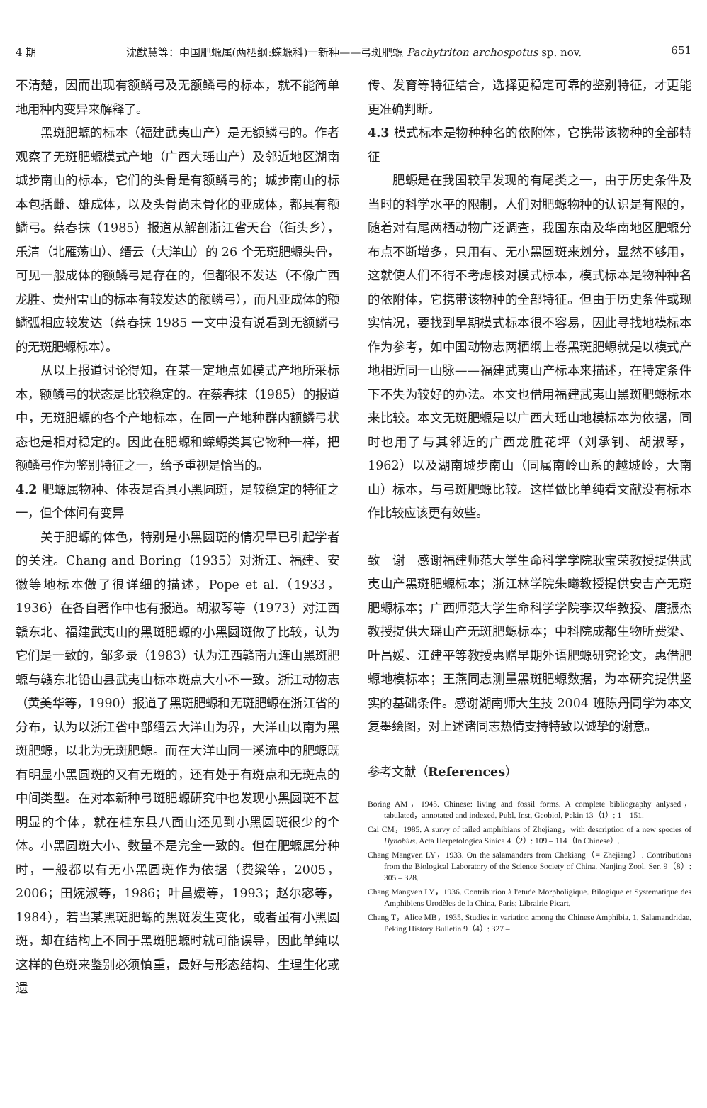4 期 沈猷慧等：中国肥螈属(两栖纲:蝾螈科)一新种——弓斑肥螈 Pachytriton archospotus sp. nov. 651
不清楚，因而出现有额鳞弓及无额鳞弓的标本，就不能简单地用种内变异来解释了。
黑斑肥螈的标本（福建武夷山产）是无额鳞弓的。作者观察了无斑肥螈模式产地（广西大瑶山产）及邻近地区湖南城步南山的标本，它们的头骨是有额鳞弓的；城步南山的标本包括雌、雄成体，以及头骨尚未骨化的亚成体，都具有额鳞弓。蔡春抹（1985）报道从解剖浙江省天台（街头乡），乐清（北雁荡山）、缙云（大洋山）的 26 个无斑肥螈头骨，可见一般成体的额鳞弓是存在的，但都很不发达（不像广西龙胜、贵州雷山的标本有较发达的额鳞弓），而凡亚成体的额鳞弧相应较发达（蔡春抹 1985 一文中没有说看到无额鳞弓的无斑肥螈标本）。
从以上报道讨论得知，在某一定地点如模式产地所采标本，额鳞弓的状态是比较稳定的。在蔡春抹（1985）的报道中，无斑肥螈的各个产地标本，在同一产地种群内额鳞弓状态也是相对稳定的。因此在肥螈和蝾螈类其它物种一样，把额鳞弓作为鉴别特征之一，给予重视是恰当的。
4.2 肥螈属物种、体表是否具小黑圆斑，是较稳定的特征之一，但个体间有变异
关于肥螈的体色，特别是小黑圆斑的情况早已引起学者的关注。Chang and Boring（1935）对浙江、福建、安徽等地标本做了很详细的描述，Pope et al.（1933，1936）在各自著作中也有报道。胡淑琴等（1973）对江西赣东北、福建武夷山的黑斑肥螈的小黑圆斑做了比较，认为它们是一致的，邹多录（1983）认为江西赣南九连山黑斑肥螈与赣东北铅山县武夷山标本斑点大小不一致。浙江动物志（黄美华等，1990）报道了黑斑肥螈和无斑肥螈在浙江省的分布，认为以浙江省中部缙云大洋山为界，大洋山以南为黑斑肥螈，以北为无斑肥螈。而在大洋山同一溪流中的肥螈既有明显小黑圆斑的又有无斑的，还有处于有斑点和无斑点的中间类型。在对本新种弓斑肥螈研究中也发现小黑圆斑不甚明显的个体，就在桂东县八面山还见到小黑圆斑很少的个体。小黑圆斑大小、数量不是完全一致的。但在肥螈属分种时，一般都以有无小黑圆斑作为依据（费梁等，2005，2006；田婉淑等，1986；叶昌媛等，1993；赵尔宓等，1984），若当某黑斑肥螈的黑斑发生变化，或者虽有小黑圆斑，却在结构上不同于黑斑肥螈时就可能误导，因此单纯以这样的色斑来鉴别必须慎重，最好与形态结构、生理生化或遗
传、发育等特征结合，选择更稳定可靠的鉴别特征，才更能更准确判断。
4.3 模式标本是物种种名的依附体，它携带该物种的全部特征
肥螈是在我国较早发现的有尾类之一，由于历史条件及当时的科学水平的限制，人们对肥螈物种的认识是有限的，随着对有尾两栖动物广泛调查，我国东南及华南地区肥螈分布点不断增多，只用有、无小黑圆斑来划分，显然不够用，这就使人们不得不考虑核对模式标本，模式标本是物种种名的依附体，它携带该物种的全部特征。但由于历史条件或现实情况，要找到早期模式标本很不容易，因此寻找地模标本作为参考，如中国动物志两栖纲上卷黑斑肥螈就是以模式产地相近同一山脉——福建武夷山产标本来描述，在特定条件下不失为较好的办法。本文也借用福建武夷山黑斑肥螈标本来比较。本文无斑肥螈是以广西大瑶山地模标本为依据，同时也用了与其邻近的广西龙胜花坪（刘承钊、胡淑琴，1962）以及湖南城步南山（同属南岭山系的越城岭，大南山）标本，与弓斑肥螈比较。这样做比单纯看文献没有标本作比较应该更有效些。
致　谢　感谢福建师范大学生命科学学院耿宝荣教授提供武夷山产黑斑肥螈标本；浙江林学院朱曦教授提供安吉产无斑肥螈标本；广西师范大学生命科学学院李汉华教授、唐振杰教授提供大瑶山产无斑肥螈标本；中科院成都生物所费梁、叶昌媛、江建平等教授惠赠早期外语肥螈研究论文，惠借肥螈地模标本；王燕同志测量黑斑肥螈数据，为本研究提供坚实的基础条件。感谢湖南师大生技 2004 班陈丹同学为本文复墨绘图，对上述诸同志热情支持特致以诚挚的谢意。
参考文献（References）
Boring AM，1945. Chinese: living and fossil forms. A complete bibliography anlysed，tabulated，annotated and indexed. Publ. Inst. Geobiol. Pekin 13（1）: 1 – 151.
Cai CM，1985. A survy of tailed amphibians of Zhejiang，with description of a new species of Hynobius. Acta Herpetologica Sinica 4（2）: 109 – 114（In Chinese）.
Chang Mangven LY，1933. On the salamanders from Chekiang（= Zhejiang）. Contributions from the Biological Laboratory of the Science Society of China. Nanjing Zool. Ser. 9（8）: 305 – 328.
Chang Mangven LY，1936. Contribution à l'etude Morpholigique. Bilogique et Systematique des Amphibiens Urodèles de la China. Paris: Librairie Picart.
Chang T，Alice MB，1935. Studies in variation among the Chinese Amphibia. 1. Salamandridae. Peking History Bulletin 9（4）: 327 –